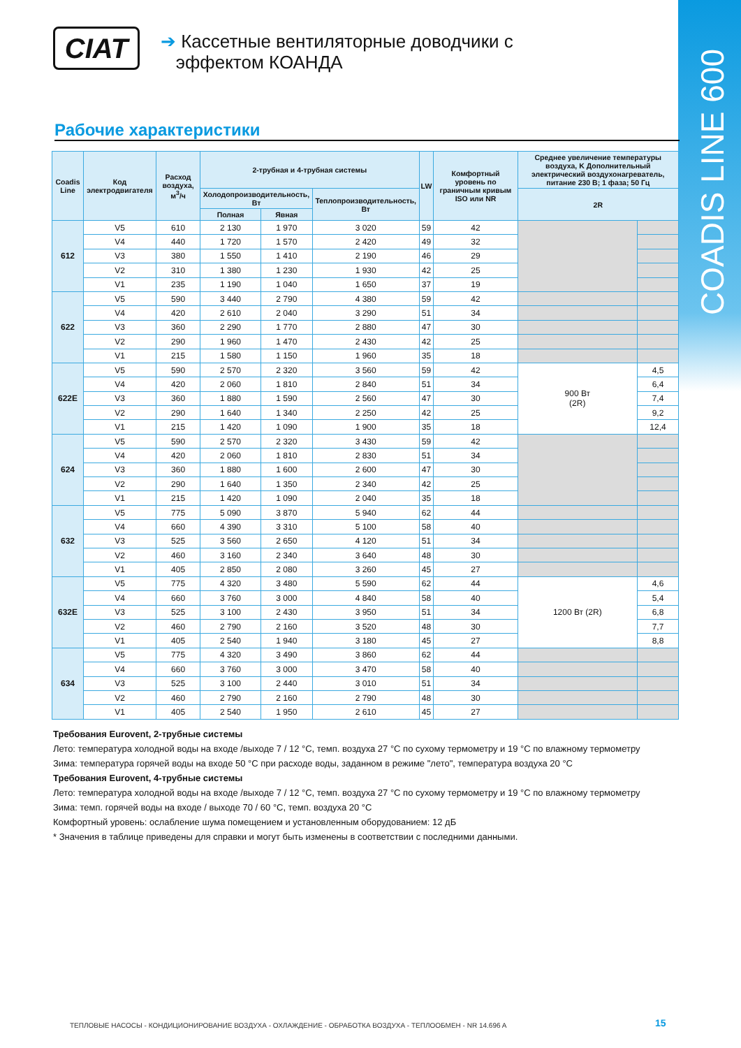COADIS LINE 600
CIAT
➔ Кассетные вентиляторные доводчики с
эффектом КОАНДА
Рабочие характеристики
| Coadis Line | Код электродвигателя | Расход воздуха, м<sup>3</sup>/ч | 2-трубная и 4-трубная системы | | | LW | Комфортный уровень по граничным кривым ISO или NR | Среднее увеличение температуры воздуха, K Дополнительный электрический воздухонагреватель, питание 230 В; 1 фаза; 50 Гц | |
| --- | --- | --- | --- | --- | --- | --- | --- | --- | --- |
| | | | Холодопроизводительность, Вт | | Теплопроизводительность, Вт | | | 2R | |
| | | | Полная | Явная | | | | | |
| 612 | V5 | 610 | 2 130 | 1 970 | 3 020 | 59 | 42 | | |
| | V4 | 440 | 1 720 | 1 570 | 2 420 | 49 | 32 | | |
| | V3 | 380 | 1 550 | 1 410 | 2 190 | 46 | 29 | | |
| | V2 | 310 | 1 380 | 1 230 | 1 930 | 42 | 25 | | |
| | V1 | 235 | 1 190 | 1 040 | 1 650 | 37 | 19 | | |
| 622 | V5 | 590 | 3 440 | 2 790 | 4 380 | 59 | 42 | | |
| | V4 | 420 | 2 610 | 2 040 | 3 290 | 51 | 34 | | |
| | V3 | 360 | 2 290 | 1 770 | 2 880 | 47 | 30 | | |
| | V2 | 290 | 1 960 | 1 470 | 2 430 | 42 | 25 | | |
| | V1 | 215 | 1 580 | 1 150 | 1 960 | 35 | 18 | | |
| 622E | V5 | 590 | 2 570 | 2 320 | 3 560 | 59 | 42 | 900 Вт (2R) | 4,5 |
| | V4 | 420 | 2 060 | 1 810 | 2 840 | 51 | 34 | | 6,4 |
| | V3 | 360 | 1 880 | 1 590 | 2 560 | 47 | 30 | | 7,4 |
| | V2 | 290 | 1 640 | 1 340 | 2 250 | 42 | 25 | | 9,2 |
| | V1 | 215 | 1 420 | 1 090 | 1 900 | 35 | 18 | | 12,4 |
| 624 | V5 | 590 | 2 570 | 2 320 | 3 430 | 59 | 42 | | |
| | V4 | 420 | 2 060 | 1 810 | 2 830 | 51 | 34 | | |
| | V3 | 360 | 1 880 | 1 600 | 2 600 | 47 | 30 | | |
| | V2 | 290 | 1 640 | 1 350 | 2 340 | 42 | 25 | | |
| | V1 | 215 | 1 420 | 1 090 | 2 040 | 35 | 18 | | |
| 632 | V5 | 775 | 5 090 | 3 870 | 5 940 | 62 | 44 | | |
| | V4 | 660 | 4 390 | 3 310 | 5 100 | 58 | 40 | | |
| | V3 | 525 | 3 560 | 2 650 | 4 120 | 51 | 34 | | |
| | V2 | 460 | 3 160 | 2 340 | 3 640 | 48 | 30 | | |
| | V1 | 405 | 2 850 | 2 080 | 3 260 | 45 | 27 | | |
| 632E | V5 | 775 | 4 320 | 3 480 | 5 590 | 62 | 44 | 1200 Вт (2R) | 4,6 |
| | V4 | 660 | 3 760 | 3 000 | 4 840 | 58 | 40 | | 5,4 |
| | V3 | 525 | 3 100 | 2 430 | 3 950 | 51 | 34 | | 6,8 |
| | V2 | 460 | 2 790 | 2 160 | 3 520 | 48 | 30 | | 7,7 |
| | V1 | 405 | 2 540 | 1 940 | 3 180 | 45 | 27 | | 8,8 |
| 634 | V5 | 775 | 4 320 | 3 490 | 3 860 | 62 | 44 | | |
| | V4 | 660 | 3 760 | 3 000 | 3 470 | 58 | 40 | | |
| | V3 | 525 | 3 100 | 2 440 | 3 010 | 51 | 34 | | |
| | V2 | 460 | 2 790 | 2 160 | 2 790 | 48 | 30 | | |
| | V1 | 405 | 2 540 | 1 950 | 2 610 | 45 | 27 | | |
Требования Eurovent, 2-трубные системы
Лето: температура холодной воды на входе /выходе 7 / 12 °C, темп. воздуха 27 °C по сухому термометру и 19 °C по влажному термометру
Зима: температура горячей воды на входе 50 °C при расходе воды, заданном в режиме "лето", температура воздуха 20 °C
Требования Eurovent, 4-трубные системы
Лето: температура холодной воды на входе /выходе 7 / 12 °C, темп. воздуха 27 °C по сухому термометру и 19 °C по влажному термометру
Зима: темп. горячей воды на входе / выходе 70 / 60 °C, темп. воздуха 20 °C
Комфортный уровень: ослабление шума помещением и установленным оборудованием: 12 дБ
* Значения в таблице приведены для справки и могут быть изменены в соответствии с последними данными.
ТЕПЛОВЫЕ НАСОСЫ - КОНДИЦИОНИРОВАНИЕ ВОЗДУХА - ОХЛАЖДЕНИЕ - ОБРАБОТКА ВОЗДУХА - ТЕПЛООБМЕН - NR 14.696 A
15